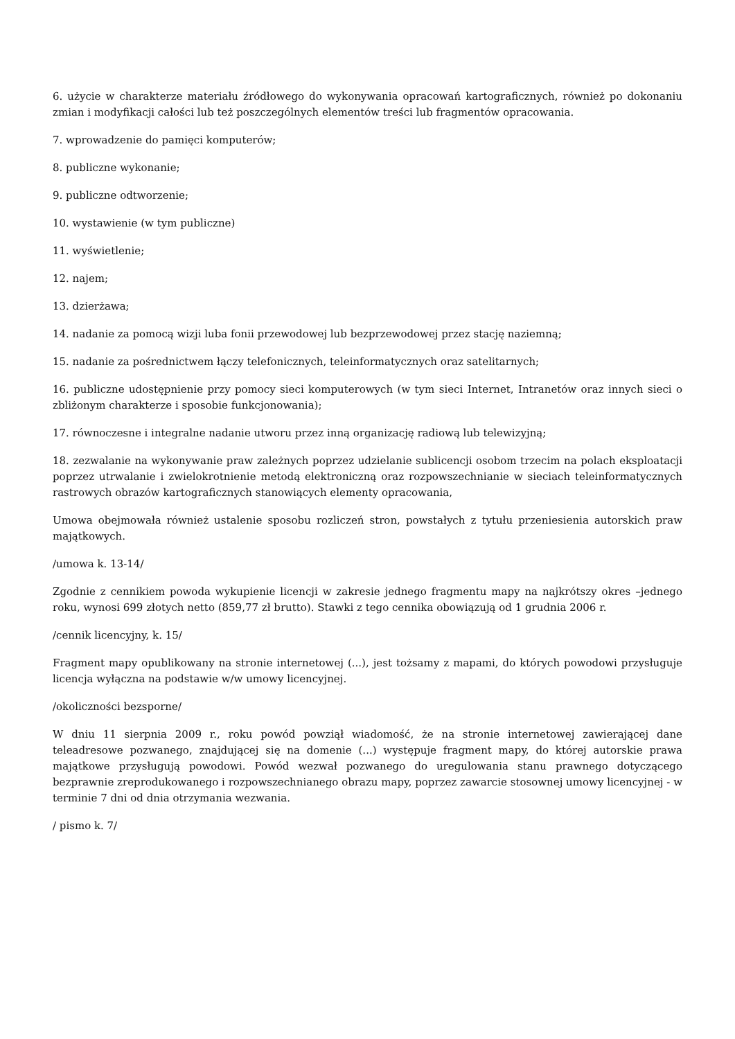6. użycie w charakterze materiału źródłowego do wykonywania opracowań kartograficznych, również po dokonaniu zmian i modyfikacji całości lub też poszczególnych elementów treści lub fragmentów opracowania.
7. wprowadzenie do pamięci komputerów;
8. publiczne wykonanie;
9. publiczne odtworzenie;
10. wystawienie (w tym publiczne)
11. wyświetlenie;
12. najem;
13. dzierżawa;
14. nadanie za pomocą wizji luba fonii przewodowej lub bezprzewodowej przez stację naziemną;
15. nadanie za pośrednictwem łączy telefonicznych, teleinformatycznych oraz satelitarnych;
16. publiczne udostępnienie przy pomocy sieci komputerowych (w tym sieci Internet, Intranetów oraz innych sieci o zbliżonym charakterze i sposobie funkcjonowania);
17. równoczesne i integralne nadanie utworu przez inną organizację radiową lub telewizyjną;
18. zezwalanie na wykonywanie praw zależnych poprzez udzielanie sublicencji osobom trzecim na polach eksploatacji poprzez utrwalanie i zwielokrotnienie metodą elektroniczną oraz rozpowszechnianie w sieciach teleinformatycznych rastrowych obrazów kartograficznych stanowiących elementy opracowania,
Umowa obejmowała również ustalenie sposobu rozliczeń stron, powstałych z tytułu przeniesienia autorskich praw majątkowych.
/umowa k. 13-14/
Zgodnie z cennikiem powoda wykupienie licencji w zakresie jednego fragmentu mapy na najkrótszy okres –jednego roku, wynosi 699 złotych netto (859,77 zł brutto). Stawki z tego cennika obowiązują od 1 grudnia 2006 r.
/cennik licencyjny, k. 15/
Fragment mapy opublikowany na stronie internetowej (...), jest tożsamy z mapami, do których powodowi przysługuje licencja wyłączna na podstawie w/w umowy licencyjnej.
/okoliczności bezsporne/
W dniu 11 sierpnia 2009 r., roku powód powziął wiadomość, że na stronie internetowej zawierającej dane teleadresowe pozwanego, znajdującej się na domenie (...) występuje fragment mapy, do której autorskie prawa majątkowe przysługują powodowi. Powód wezwał pozwanego do uregulowania stanu prawnego dotyczącego bezprawnie zreprodukowanego i rozpowszechnianego obrazu mapy, poprzez zawarcie stosownej umowy licencyjnej - w terminie 7 dni od dnia otrzymania wezwania.
/ pismo k. 7/